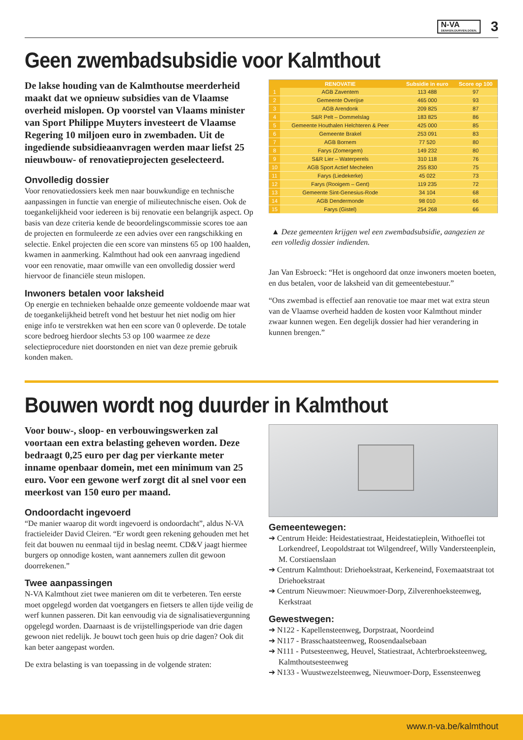N-VA
DENKEN.DURVEN.DOEN.
3
Geen zwembadsubsidie voor Kalmthout
De lakse houding van de Kalmthoutse meerderheid maakt dat we opnieuw subsidies van de Vlaamse overheid mislopen. Op voorstel van Vlaams minister van Sport Philippe Muyters investeert de Vlaamse Regering 10 miljoen euro in zwembaden. Uit de ingediende subsidieaanvragen werden maar liefst 25 nieuwbouw- of renovatieprojecten geselecteerd.
Onvolledig dossier
Voor renovatiedossiers keek men naar bouwkundige en technische aanpassingen in functie van energie of milieutechnische eisen. Ook de toegankelijkheid voor iedereen is bij renovatie een belangrijk aspect. Op basis van deze criteria kende de beoordelingscommissie scores toe aan de projecten en formuleerde ze een advies over een rangschikking en selectie. Enkel projecten die een score van minstens 65 op 100 haalden, kwamen in aanmerking. Kalmthout had ook een aanvraag ingediend voor een renovatie, maar omwille van een onvolledig dossier werd hiervoor de financiële steun mislopen.
Inwoners betalen voor laksheid
Op energie en technieken behaalde onze gemeente voldoende maar wat de toegankelijkheid betreft vond het bestuur het niet nodig om hier enige info te verstrekken wat hen een score van 0 opleverde. De totale score bedroeg hierdoor slechts 53 op 100 waarmee ze deze selectieprocedure niet doorstonden en niet van deze premie gebruik konden maken.
| | RENOVATIE | Subsidie in euro | Score op 100 |
| --- | --- | --- | --- |
| 1 | AGB Zaventem | 113 488 | 97 |
| 2 | Gemeente Overijse | 465 000 | 93 |
| 3 | AGB Arendonk | 209 825 | 87 |
| 4 | S&R Pelt – Dommelslag | 183 825 | 86 |
| 5 | Gemeente Houthalen Helchteren & Peer | 425 000 | 85 |
| 6 | Gemeente Brakel | 253 091 | 83 |
| 7 | AGB Bornem | 77 520 | 80 |
| 8 | Farys (Zomergem) | 149 232 | 80 |
| 9 | S&R Lier – Waterperels | 310 118 | 76 |
| 10 | AGB Sport Actief Mechelen | 255 830 | 75 |
| 11 | Farys (Liedekerke) | 45 022 | 73 |
| 12 | Farys (Rooigem – Gent) | 119 235 | 72 |
| 13 | Gemeente Sint-Genesius-Rode | 34 104 | 68 |
| 14 | AGB Dendermonde | 98 010 | 66 |
| 15 | Farys (Gistel) | 254 268 | 66 |
▲ Deze gemeenten krijgen wel een zwembadsubsidie, aangezien ze een volledig dossier indienden.
Jan Van Esbroeck: “Het is ongehoord dat onze inwoners moeten boeten, en dus betalen, voor de laksheid van dit gemeentebestuur.”
“Ons zwembad is effectief aan renovatie toe maar met wat extra steun van de Vlaamse overheid hadden de kosten voor Kalmthout minder zwaar kunnen wegen. Een degelijk dossier had hier verandering in kunnen brengen.”
Bouwen wordt nog duurder in Kalmthout
Voor bouw-, sloop- en verbouwingswerken zal voortaan een extra belasting geheven worden. Deze bedraagt 0,25 euro per dag per vierkante meter inname openbaar domein, met een minimum van 25 euro. Voor een gewone werf zorgt dit al snel voor een meerkost van 150 euro per maand.
Ondoordacht ingevoerd
“De manier waarop dit wordt ingevoerd is ondoordacht”, aldus N-VA fractieleider David Cleiren. “Er wordt geen rekening gehouden met het feit dat bouwen nu eenmaal tijd in beslag neemt. CD&V jaagt hiermee burgers op onnodige kosten, want aannemers zullen dit gewoon doorrekenen.”
Twee aanpassingen
N-VA Kalmthout ziet twee manieren om dit te verbeteren. Ten eerste moet opgelegd worden dat voetgangers en fietsers te allen tijde veilig de werf kunnen passeren. Dit kan eenvoudig via de signalisatievergunning opgelegd worden. Daarnaast is de vrijstellingsperiode van drie dagen gewoon niet redelijk. Je bouwt toch geen huis op drie dagen? Ook dit kan beter aangepast worden.
De extra belasting is van toepassing in de volgende straten:
Gemeentewegen:
➔ Centrum Heide: Heidestatiestraat, Heidestatieplein, Withoeflei tot Lorkendreef, Leopoldstraat tot Wilgendreef, Willy Vandersteenplein, M. Corstiaenslaan
➔ Centrum Kalmthout: Driehoekstraat, Kerkeneind, Foxemaatstraat tot Driehoekstraat
➔ Centrum Nieuwmoer: Nieuwmoer-Dorp, Zilverenhoeksteenweg, Kerkstraat
Gewestwegen:
➔ N122 - Kapellensteenweg, Dorpstraat, Noordeind
➔ N117 - Brasschaatsteenweg, Roosendaalsebaan
➔ N111 - Putsesteenweg, Heuvel, Statiestraat, Achterbroeksteenweg, Kalmthoutsesteenweg
➔ N133 - Wuustwezelsteenweg, Nieuwmoer-Dorp, Essensteenweg
www.n-va.be/kalmthout